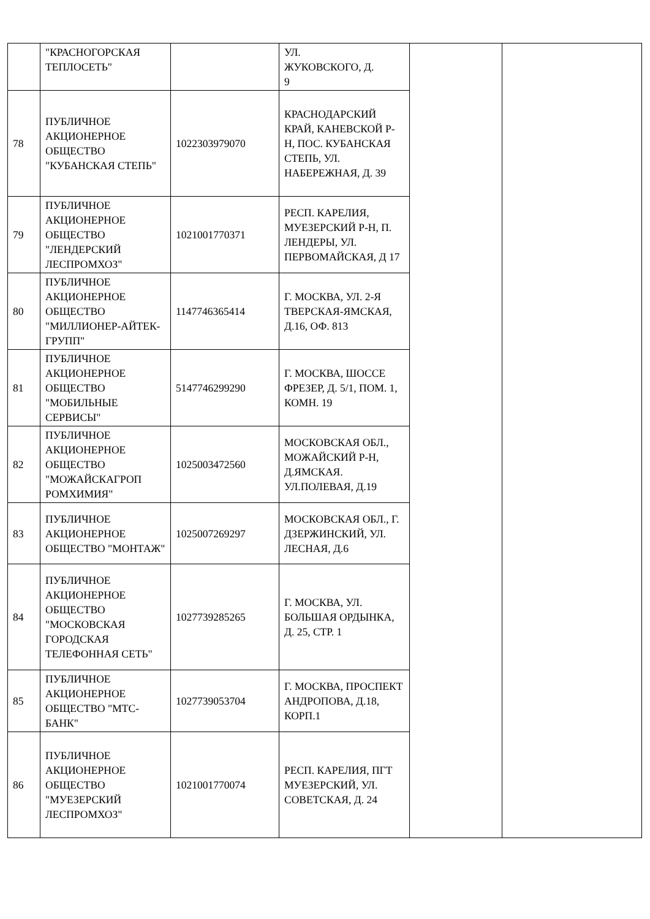| | "КРАСНОГОРСКАЯ ТЕПЛОСЕТЬ" | | УЛ. ЖУКОВСКОГО, Д. 9 | | |
| 78 | ПУБЛИЧНОЕ АКЦИОНЕРНОЕ ОБЩЕСТВО "КУБАНСКАЯ СТЕПЬ" | 1022303979070 | КРАСНОДАРСКИЙ КРАЙ, КАНЕВСКОЙ Р-Н, ПОС. КУБАНСКАЯ СТЕПЬ, УЛ. НАБЕРЕЖНАЯ, Д. 39 | | |
| 79 | ПУБЛИЧНОЕ АКЦИОНЕРНОЕ ОБЩЕСТВО "ЛЕНДЕРСКИЙ ЛЕСПРОМХОЗ" | 1021001770371 | РЕСП. КАРЕЛИЯ, МУЕЗЕРСКИЙ Р-Н, П. ЛЕНДЕРЫ, УЛ. ПЕРВОМАЙСКАЯ, Д 17 | | |
| 80 | ПУБЛИЧНОЕ АКЦИОНЕРНОЕ ОБЩЕСТВО "МИЛЛИОНЕР-АЙТЕК-ГРУПП" | 1147746365414 | Г. МОСКВА, УЛ. 2-Я ТВЕРСКАЯ-ЯМСКАЯ, Д.16, ОФ. 813 | | |
| 81 | ПУБЛИЧНОЕ АКЦИОНЕРНОЕ ОБЩЕСТВО "МОБИЛЬНЫЕ СЕРВИСЫ" | 5147746299290 | Г. МОСКВА, ШОССЕ ФРЕЗЕР, Д. 5/1, ПОМ. 1, КОМН. 19 | | |
| 82 | ПУБЛИЧНОЕ АКЦИОНЕРНОЕ ОБЩЕСТВО "МОЖАЙСКАГРОП РОМХИМИЯ" | 1025003472560 | МОСКОВСКАЯ ОБЛ., МОЖАЙСКИЙ Р-Н, Д.ЯМСКАЯ. УЛ.ПОЛЕВАЯ, Д.19 | | |
| 83 | ПУБЛИЧНОЕ АКЦИОНЕРНОЕ ОБЩЕСТВО "МОНТАЖ" | 1025007269297 | МОСКОВСКАЯ ОБЛ., Г. ДЗЕРЖИНСКИЙ, УЛ. ЛЕСНАЯ, Д.6 | | |
| 84 | ПУБЛИЧНОЕ АКЦИОНЕРНОЕ ОБЩЕСТВО "МОСКОВСКАЯ ГОРОДСКАЯ ТЕЛЕФОННАЯ СЕТЬ" | 1027739285265 | Г. МОСКВА, УЛ. БОЛЬШАЯ ОРДЫНКА, Д. 25, СТР. 1 | | |
| 85 | ПУБЛИЧНОЕ АКЦИОНЕРНОЕ ОБЩЕСТВО "МТС-БАНК" | 1027739053704 | Г. МОСКВА, ПРОСПЕКТ АНДРОПОВА, Д.18, КОРП.1 | | |
| 86 | ПУБЛИЧНОЕ АКЦИОНЕРНОЕ ОБЩЕСТВО "МУЕЗЕРСКИЙ ЛЕСПРОМХОЗ" | 1021001770074 | РЕСП. КАРЕЛИЯ, ПГТ МУЕЗЕРСКИЙ, УЛ. СОВЕТСКАЯ, Д. 24 | | |